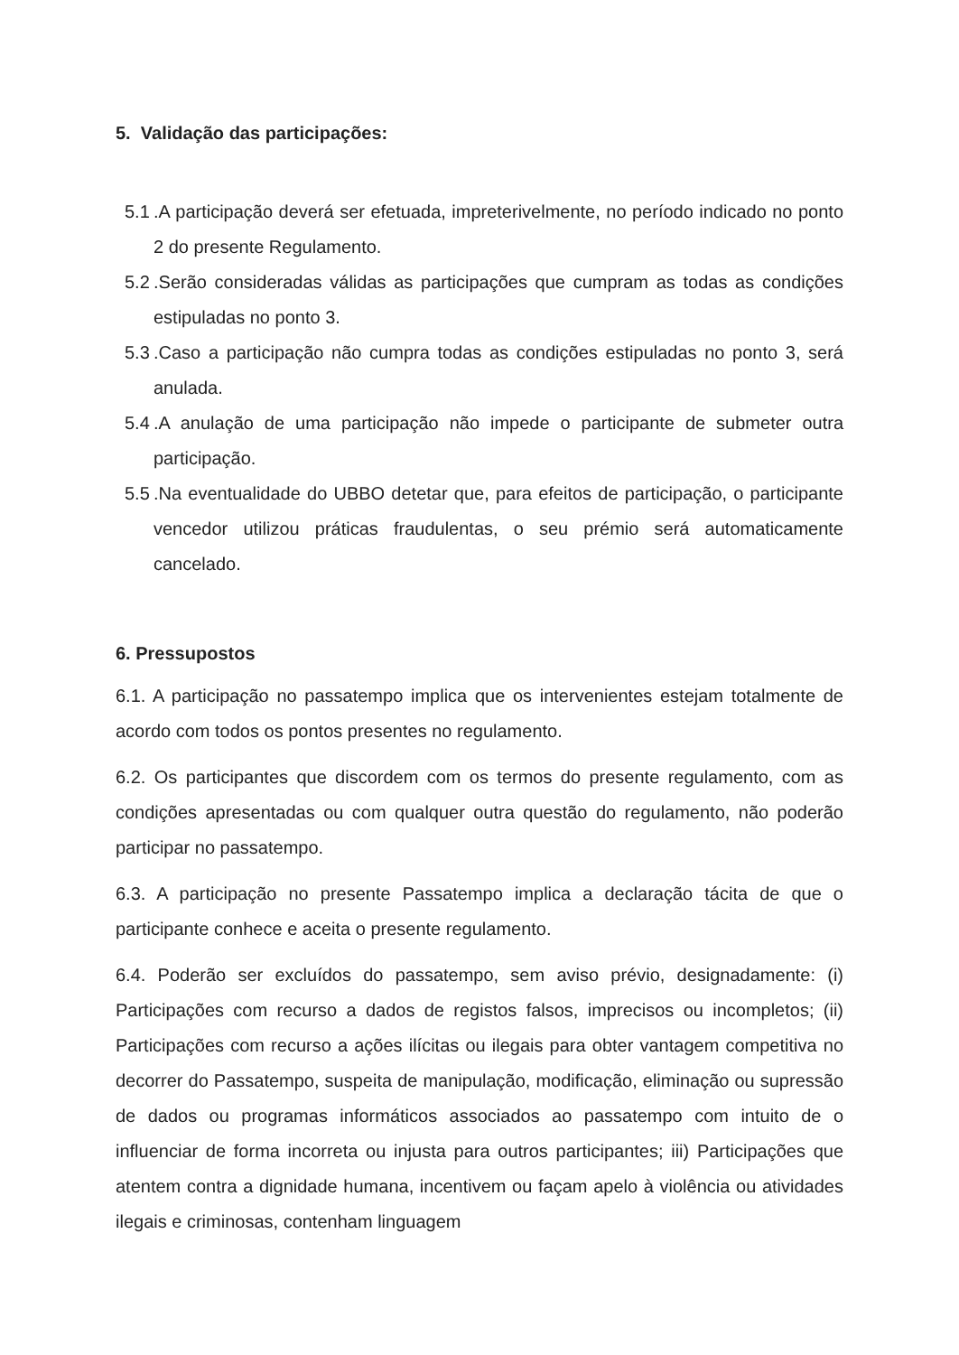5. Validação das participações:
5.1.A participação deverá ser efetuada, impreterivelmente, no período indicado no ponto 2 do presente Regulamento.
5.2.Serão consideradas válidas as participações que cumpram as todas as condições estipuladas no ponto 3.
5.3.Caso a participação não cumpra todas as condições estipuladas no ponto 3, será anulada.
5.4.A anulação de uma participação não impede o participante de submeter outra participação.
5.5.Na eventualidade do UBBO detetar que, para efeitos de participação, o participante vencedor utilizou práticas fraudulentas, o seu prémio será automaticamente cancelado.
6. Pressupostos
6.1. A participação no passatempo implica que os intervenientes estejam totalmente de acordo com todos os pontos presentes no regulamento.
6.2. Os participantes que discordem com os termos do presente regulamento, com as condições apresentadas ou com qualquer outra questão do regulamento, não poderão participar no passatempo.
6.3. A participação no presente Passatempo implica a declaração tácita de que o participante conhece e aceita o presente regulamento.
6.4. Poderão ser excluídos do passatempo, sem aviso prévio, designadamente: (i) Participações com recurso a dados de registos falsos, imprecisos ou incompletos; (ii) Participações com recurso a ações ilícitas ou ilegais para obter vantagem competitiva no decorrer do Passatempo, suspeita de manipulação, modificação, eliminação ou supressão de dados ou programas informáticos associados ao passatempo com intuito de o influenciar de forma incorreta ou injusta para outros participantes; iii) Participações que atentem contra a dignidade humana, incentivem ou façam apelo à violência ou atividades ilegais e criminosas, contenham linguagem